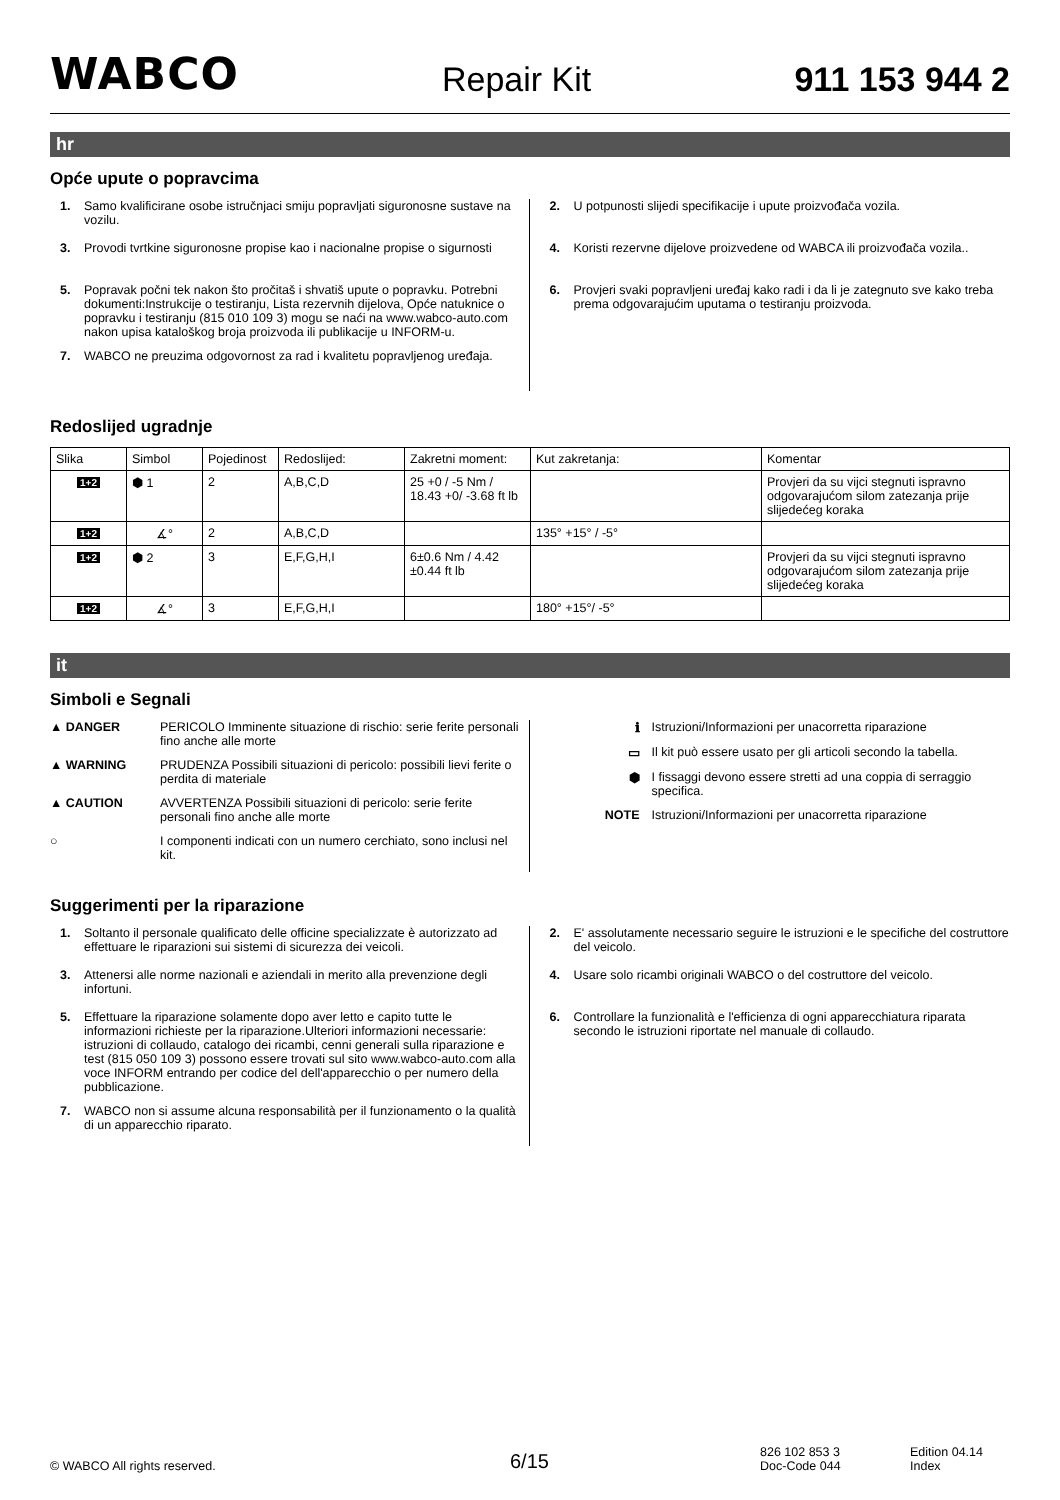WABCO Repair Kit 911 153 944 2
hr
Opće upute o popravcima
1. Samo kvalificirane osobe istručnjaci smiju popravljati siguronosne sustave na vozilu.
3. Provodi tvrtkine siguronosne propise kao i nacionalne propise o sigurnosti
5. Popravak počni tek nakon što pročitaš i shvatiš upute o popravku. Potrebni dokumenti:Instrukcije o testiranju, Lista rezervnih dijelova, Opće natuknice o popravku i testiranju (815 010 109 3) mogu se naći na www.wabco-auto.com nakon upisa kataloškog broja proizvoda ili publikacije u INFORM-u.
7. WABCO ne preuzima odgovornost za rad i kvalitetu popravljenog uređaja.
2. U potpunosti slijedi specifikacije i upute proizvođača vozila.
4. Koristi rezervne dijelove proizvedene od WABCA ili proizvođača vozila..
6. Provjeri svaki popravljeni uređaj kako radi i da li je zategnuto sve kako treba prema odgovarajućim uputama o testiranju proizvoda.
Redoslijed ugradnje
| Slika | Simbol | Pojedinost | Redoslijed: | Zakretni moment: | Kut zakretanja: | Komentar |
| --- | --- | --- | --- | --- | --- | --- |
| 1+2 | ⬢ 1 | 2 | A,B,C,D | 25 +0 / -5 Nm / 18.43 +0/ -3.68 ft lb | | Provjeri da su vijci stegnuti ispravno odgovarajućom silom zatezanja prije slijedećeg koraka |
| 1+2 | ∡° | 2 | A,B,C,D | | 135° +15° / -5° | |
| 1+2 | ⬢ 2 | 3 | E,F,G,H,I | 6±0.6 Nm / 4.42 ±0.44 ft lb | | Provjeri da su vijci stegnuti ispravno odgovarajućom silom zatezanja prije slijedećeg koraka |
| 1+2 | ∡° | 3 | E,F,G,H,I | | 180° +15°/ -5° | |
it
Simboli e Segnali
▲ DANGER PERICOLO Imminente situazione di rischio: serie ferite personali fino anche alle morte
▲ WARNING PRUDENZA Possibili situazioni di pericolo: possibili lievi ferite o perdita di materiale
▲ CAUTION AVVERTENZA Possibili situazioni di pericolo: serie ferite personali fino anche alle morte
○ I componenti indicati con un numero cerchiato, sono inclusi nel kit.
ℹ Istruzioni/Informazioni per unacorretta riparazione
▭ Il kit può essere usato per gli articoli secondo la tabella.
⬢ I fissaggi devono essere stretti ad una coppia di serraggio specifica.
NOTE Istruzioni/Informazioni per unacorretta riparazione
Suggerimenti per la riparazione
1. Soltanto il personale qualificato delle officine specializzate è autorizzato ad effettuare le riparazioni sui sistemi di sicurezza dei veicoli.
3. Attenersi alle norme nazionali e aziendali in merito alla prevenzione degli infortuni.
5. Effettuare la riparazione solamente dopo aver letto e capito tutte le informazioni richieste per la riparazione.Ulteriori informazioni necessarie: istruzioni di collaudo, catalogo dei ricambi, cenni generali sulla riparazione e test (815 050 109 3) possono essere trovati sul sito www.wabco-auto.com alla voce INFORM entrando per codice del dell'apparecchio o per numero della pubblicazione.
7. WABCO non si assume alcuna responsabilità per il funzionamento o la qualità di un apparecchio riparato.
2. E' assolutamente necessario seguire le istruzioni e le specifiche del costruttore del veicolo.
4. Usare solo ricambi originali WABCO o del costruttore del veicolo.
6. Controllare la funzionalità e l'efficienza di ogni apparecchiatura riparata secondo le istruzioni riportate nel manuale di collaudo.
© WABCO All rights reserved. 6/15 826 102 853 3
Doc-Code 044 Edition 04.14
Index